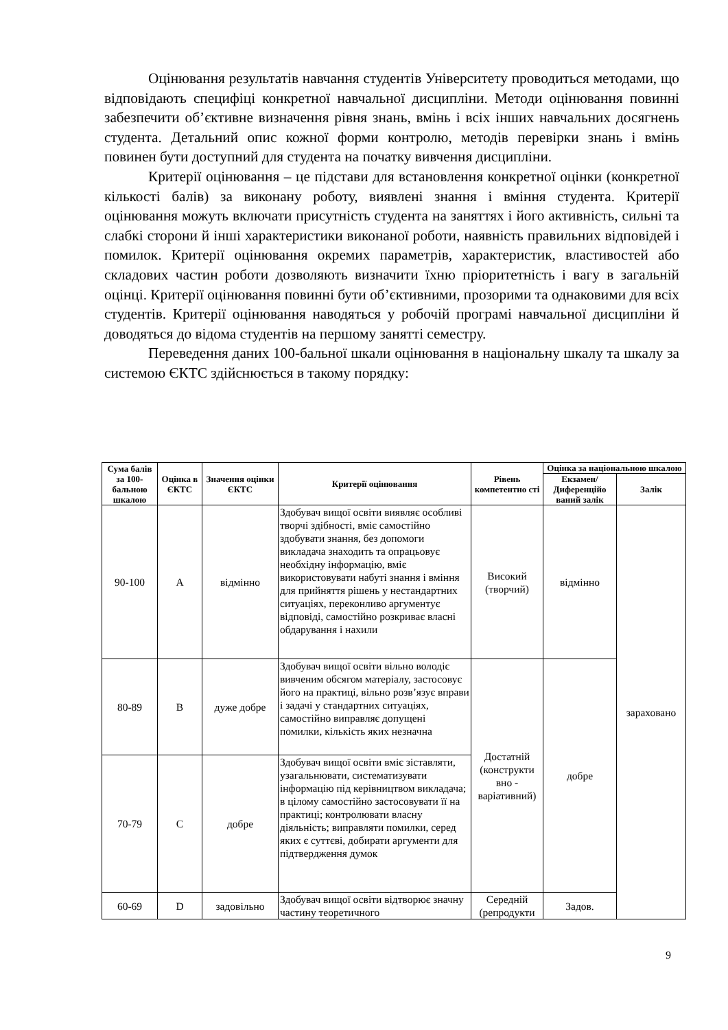Оцінювання результатів навчання студентів Університету проводиться методами, що відповідають специфіці конкретної навчальної дисципліни. Методи оцінювання повинні забезпечити об’єктивне визначення рівня знань, вмінь і всіх інших навчальних досягнень студента. Детальний опис кожної форми контролю, методів перевірки знань і вмінь повинен бути доступний для студента на початку вивчення дисципліни.
Критерії оцінювання – це підстави для встановлення конкретної оцінки (конкретної кількості балів) за виконану роботу, виявлені знання і вміння студента. Критерії оцінювання можуть включати присутність студента на заняттях і його активність, сильні та слабкі сторони й інші характеристики виконаної роботи, наявність правильних відповідей і помилок. Критерії оцінювання окремих параметрів, характеристик, властивостей або складових частин роботи дозволяють визначити їхню пріоритетність і вагу в загальній оцінці. Критерії оцінювання повинні бути об’єктивними, прозорими та однаковими для всіх студентів. Критерії оцінювання наводяться у робочій програмі навчальної дисципліни й доводяться до відома студентів на першому занятті семестру.
Переведення даних 100-бальної шкали оцінювання в національну шкалу та шкалу за системою ЄКТС здійснюється в такому порядку:
| Сума балів за 100-бальною шкалою | Оцінка в ЄКТС | Значення оцінки ЄКТС | Критерії оцінювання | Рівень компетентно сті | Оцінка за національною шкалою | |
| --- | --- | --- | --- | --- | --- | --- |
| | | | | | Екзамен/ Диференційо ваний залік | Залік |
| 90-100 | A | відмінно | Здобувач вищої освіти виявляє особливі творчі здібності, вміє самостійно здобувати знання, без допомоги викладача знаходить та опрацьовує необхідну інформацію, вміє використовувати набуті знання і вміння для прийняття рішень у нестандартних ситуаціях, переконливо аргументує відповіді, самостійно розкриває власні обдарування і нахили | Високий (творчий) | відмінно | зараховано |
| 80-89 | B | дуже добре | Здобувач вищої освіти вільно володіє вивченим обсягом матеріалу, застосовує його на практиці, вільно розв’язує вправи і задачі у стандартних ситуаціях, самостійно виправляє допущені помилки, кількість яких незначна | Достатній (конструкти вно - варіативний) | добре | |
| 70-79 | C | добре | Здобувач вищої освіти вміє зіставляти, узагальнювати, систематизувати інформацію під керівництвом викладача; в цілому самостійно застосовувати її на практиці; контролювати власну діяльність; виправляти помилки, серед яких є суттєві, добирати аргументи для підтвердження думок | | | |
| 60-69 | D | задовільно | Здобувач вищої освіти відтворює значну частину теоретичного | Середній (репродукти | Задов. | |
9